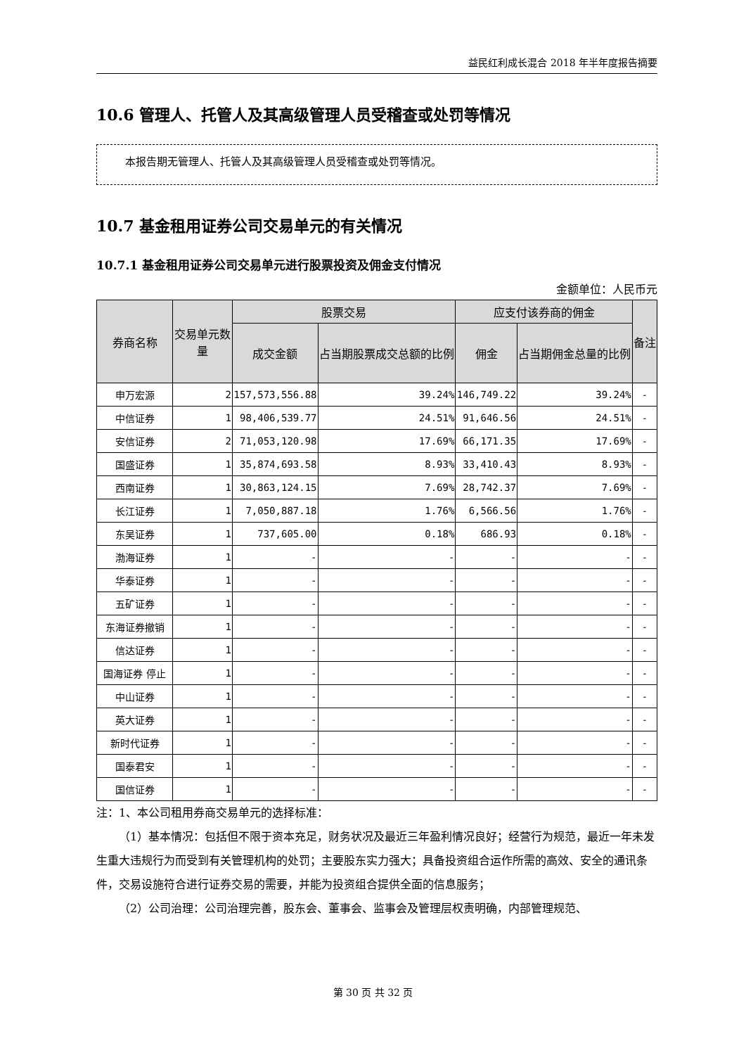益民红利成长混合 2018 年半年度报告摘要
10.6 管理人、托管人及其高级管理人员受稽查或处罚等情况
本报告期无管理人、托管人及其高级管理人员受稽查或处罚等情况。
10.7 基金租用证券公司交易单元的有关情况
10.7.1 基金租用证券公司交易单元进行股票投资及佣金支付情况
金额单位：人民币元
| 券商名称 | 交易单元数量 | 股票交易 | | 应支付该券商的佣金 | | 备注 |
| --- | --- | --- | --- | --- | --- | --- |
| | | 成交金额 | 占当期股票成交总额的比例 | 佣金 | 占当期佣金总量的比例 | |
| 申万宏源 | 2 | 157,573,556.88 | 39.24% | 146,749.22 | 39.24% | - |
| 中信证券 | 1 | 98,406,539.77 | 24.51% | 91,646.56 | 24.51% | - |
| 安信证券 | 2 | 71,053,120.98 | 17.69% | 66,171.35 | 17.69% | - |
| 国盛证券 | 1 | 35,874,693.58 | 8.93% | 33,410.43 | 8.93% | - |
| 西南证券 | 1 | 30,863,124.15 | 7.69% | 28,742.37 | 7.69% | - |
| 长江证券 | 1 | 7,050,887.18 | 1.76% | 6,566.56 | 1.76% | - |
| 东吴证券 | 1 | 737,605.00 | 0.18% | 686.93 | 0.18% | - |
| 渤海证券 | 1 | - | - | - | - | - |
| 华泰证券 | 1 | - | - | - | - | - |
| 五矿证券 | 1 | - | - | - | - | - |
| 东海证券撤销 | 1 | - | - | - | - | - |
| 信达证券 | 1 | - | - | - | - | - |
| 国海证券 停止 | 1 | - | - | - | - | - |
| 中山证券 | 1 | - | - | - | - | - |
| 英大证券 | 1 | - | - | - | - | - |
| 新时代证券 | 1 | - | - | - | - | - |
| 国泰君安 | 1 | - | - | - | - | - |
| 国信证券 | 1 | - | - | - | - | - |
注：1、本公司租用券商交易单元的选择标准：
（1）基本情况：包括但不限于资本充足，财务状况及最近三年盈利情况良好；经营行为规范，最近一年未发生重大违规行为而受到有关管理机构的处罚；主要股东实力强大；具备投资组合运作所需的高效、安全的通讯条件，交易设施符合进行证券交易的需要，并能为投资组合提供全面的信息服务；
（2）公司治理：公司治理完善，股东会、董事会、监事会及管理层权责明确，内部管理规范、
第 30 页 共 32 页